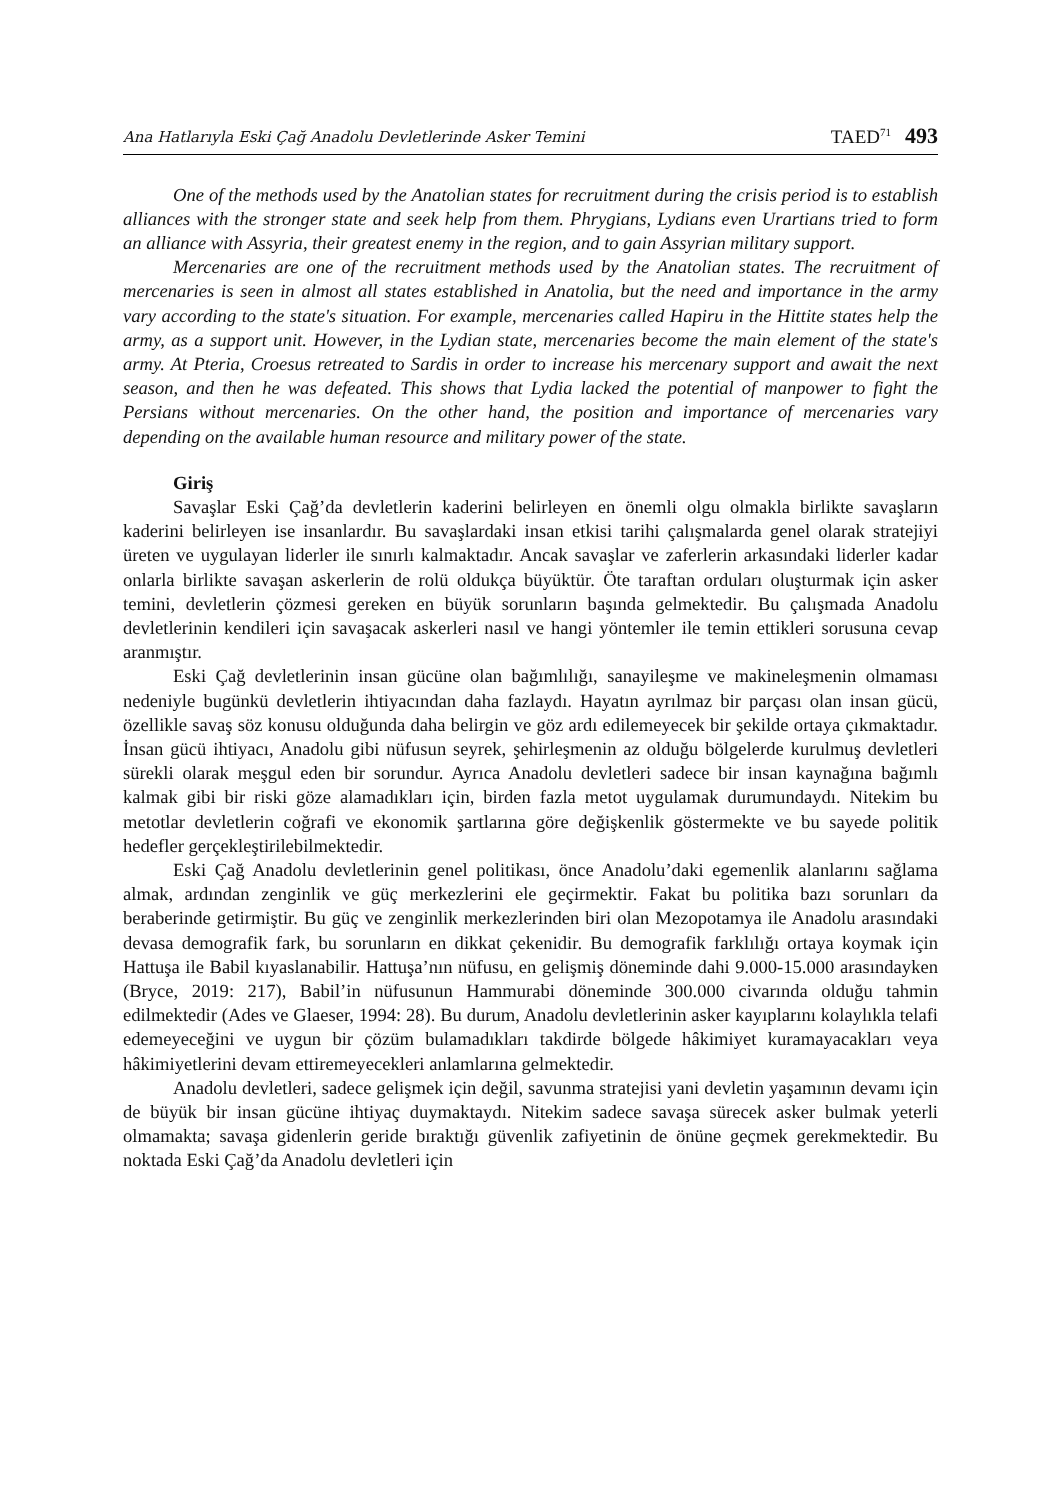Ana Hatlarıyla Eski Çağ Anadolu Devletlerinde Asker Temini TAED<sup>71</sup> 493
One of the methods used by the Anatolian states for recruitment during the crisis period is to establish alliances with the stronger state and seek help from them. Phrygians, Lydians even Urartians tried to form an alliance with Assyria, their greatest enemy in the region, and to gain Assyrian military support.
Mercenaries are one of the recruitment methods used by the Anatolian states. The recruitment of mercenaries is seen in almost all states established in Anatolia, but the need and importance in the army vary according to the state's situation. For example, mercenaries called Hapiru in the Hittite states help the army, as a support unit. However, in the Lydian state, mercenaries become the main element of the state's army. At Pteria, Croesus retreated to Sardis in order to increase his mercenary support and await the next season, and then he was defeated. This shows that Lydia lacked the potential of manpower to fight the Persians without mercenaries. On the other hand, the position and importance of mercenaries vary depending on the available human resource and military power of the state.
Giriş
Savaşlar Eski Çağ’da devletlerin kaderini belirleyen en önemli olgu olmakla birlikte savaşların kaderini belirleyen ise insanlardır. Bu savaşlardaki insan etkisi tarihi çalışmalarda genel olarak stratejiyi üreten ve uygulayan liderler ile sınırlı kalmaktadır. Ancak savaşlar ve zaferlerin arkasındaki liderler kadar onlarla birlikte savaşan askerlerin de rolü oldukça büyüktür. Öte taraftan orduları oluşturmak için asker temini, devletlerin çözmesi gereken en büyük sorunların başında gelmektedir. Bu çalışmada Anadolu devletlerinin kendileri için savaşacak askerleri nasıl ve hangi yöntemler ile temin ettikleri sorusuna cevap aranmıştır.
Eski Çağ devletlerinin insan gücüne olan bağımlılığı, sanayileşme ve makineleşmenin olmaması nedeniyle bugünkü devletlerin ihtiyacından daha fazlaydı. Hayatın ayrılmaz bir parçası olan insan gücü, özellikle savaş söz konusu olduğunda daha belirgin ve göz ardı edilemeyecek bir şekilde ortaya çıkmaktadır. İnsan gücü ihtiyacı, Anadolu gibi nüfusun seyrek, şehirleşmenin az olduğu bölgelerde kurulmuş devletleri sürekli olarak meşgul eden bir sorundur. Ayrıca Anadolu devletleri sadece bir insan kaynağına bağımlı kalmak gibi bir riski göze alamadıkları için, birden fazla metot uygulamak durumundaydı. Nitekim bu metotlar devletlerin coğrafi ve ekonomik şartlarına göre değişkenlik göstermekte ve bu sayede politik hedefler gerçekleştirilebilmektedir.
Eski Çağ Anadolu devletlerinin genel politikası, önce Anadolu’daki egemenlik alanlarını sağlama almak, ardından zenginlik ve güç merkezlerini ele geçirmektir. Fakat bu politika bazı sorunları da beraberinde getirmiştir. Bu güç ve zenginlik merkezlerinden biri olan Mezopotamya ile Anadolu arasındaki devasa demografik fark, bu sorunların en dikkat çekenidir. Bu demografik farklılığı ortaya koymak için Hattuşa ile Babil kıyaslanabilir. Hattuşa’nın nüfusu, en gelişmiş döneminde dahi 9.000-15.000 arasındayken (Bryce, 2019: 217), Babil’in nüfusunun Hammurabi döneminde 300.000 civarında olduğu tahmin edilmektedir (Ades ve Glaeser, 1994: 28). Bu durum, Anadolu devletlerinin asker kayıplarını kolaylıkla telafi edemeyeceğini ve uygun bir çözüm bulamadıkları takdirde bölgede hâkimiyet kuramayacakları veya hâkimiyetlerini devam ettiremeyecekleri anlamlarına gelmektedir.
Anadolu devletleri, sadece gelişmek için değil, savunma stratejisi yani devletin yaşamının devamı için de büyük bir insan gücüne ihtiyaç duymaktaydı. Nitekim sadece savaşa sürecek asker bulmak yeterli olmamakta; savaşa gidenlerin geride bıraktığı güvenlik zafiyetinin de önüne geçmek gerekmektedir. Bu noktada Eski Çağ’da Anadolu devletleri için